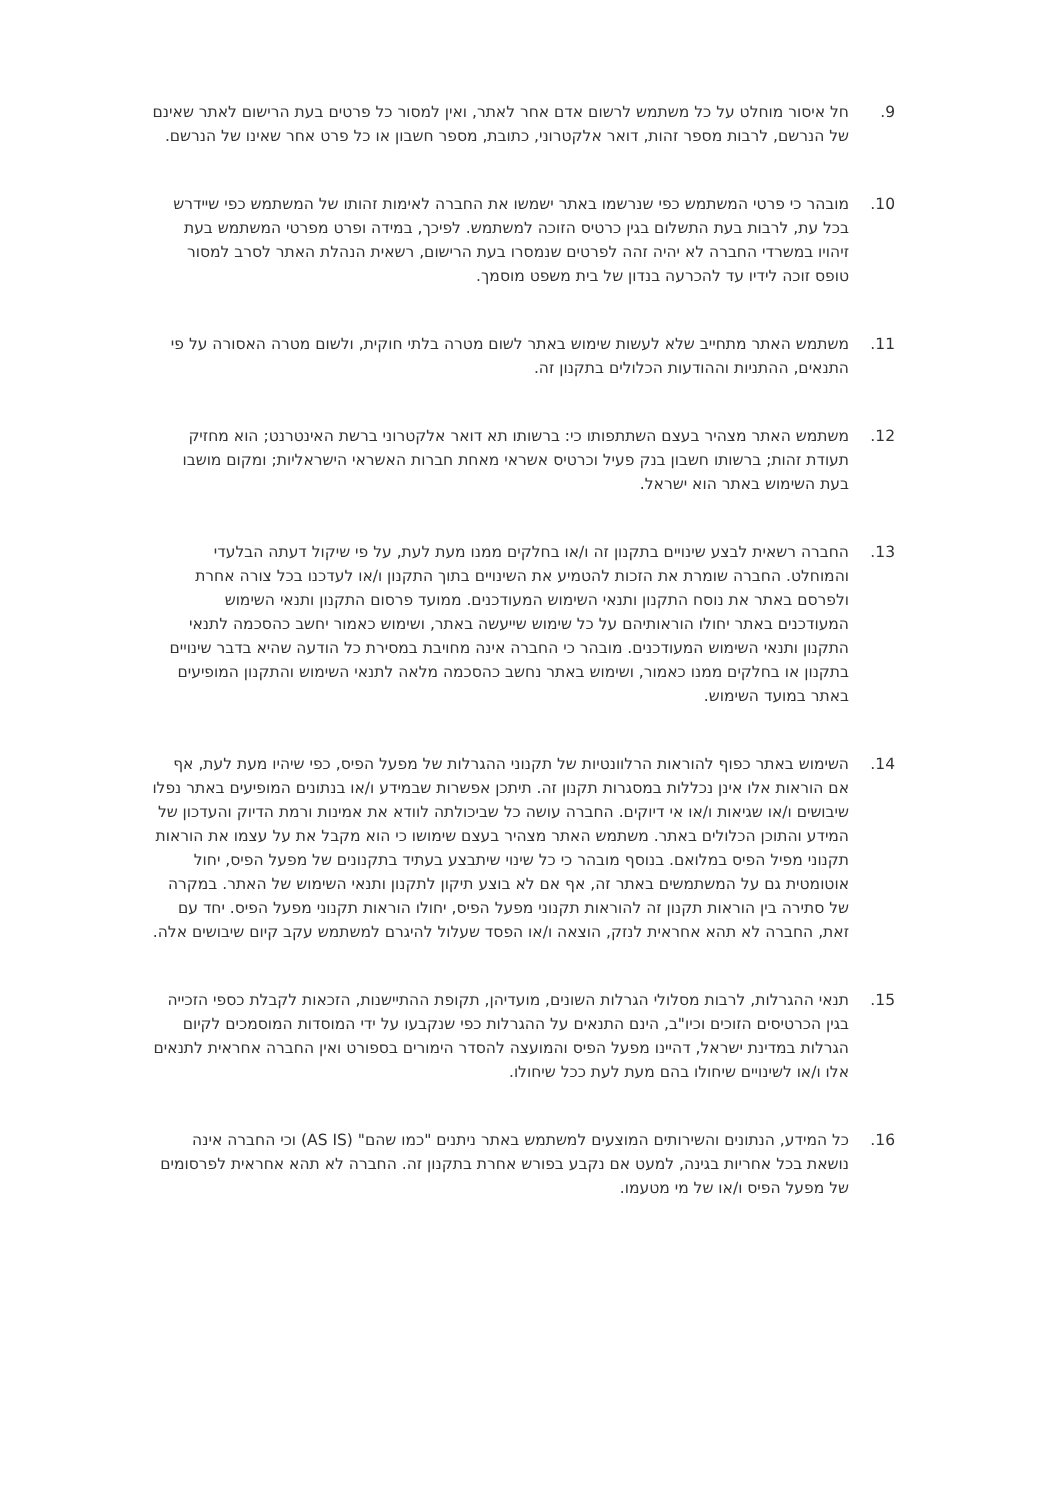9. חל איסור מוחלט על כל משתמש לרשום אדם אחר לאתר, ואין למסור כל פרטים בעת הרישום לאתר שאינם של הנרשם, לרבות מספר זהות, דואר אלקטרוני, כתובת, מספר חשבון או כל פרט אחר שאינו של הנרשם.
10. מובהר כי פרטי המשתמש כפי שנרשמו באתר ישמשו את החברה לאימות זהותו של המשתמש כפי שיידרש בכל עת, לרבות בעת התשלום בגין כרטיס הזוכה למשתמש. לפיכך, במידה ופרט מפרטי המשתמש בעת זיהויו במשרדי החברה לא יהיה זהה לפרטים שנמסרו בעת הרישום, רשאית הנהלת האתר לסרב למסור טופס זוכה לידיו עד להכרעה בנדון של בית משפט מוסמך.
11. משתמש האתר מתחייב שלא לעשות שימוש באתר לשום מטרה בלתי חוקית, ולשום מטרה האסורה על פי התנאים, ההתניות וההודעות הכלולים בתקנון זה.
12. משתמש האתר מצהיר בעצם השתתפותו כי: ברשותו תא דואר אלקטרוני ברשת האינטרנט; הוא מחזיק תעודת זהות; ברשותו חשבון בנק פעיל וכרטיס אשראי מאחת חברות האשראי הישראליות; ומקום מושבו בעת השימוש באתר הוא ישראל.
13. החברה רשאית לבצע שינויים בתקנון זה ו/או בחלקים ממנו מעת לעת, על פי שיקול דעתה הבלעדי והמוחלט. החברה שומרת את הזכות להטמיע את השינויים בתוך התקנון ו/או לעדכנו בכל צורה אחרת ולפרסם באתר את נוסח התקנון ותנאי השימוש המעודכנים. ממועד פרסום התקנון ותנאי השימוש המעודכנים באתר יחולו הוראותיהם על כל שימוש שייעשה באתר, ושימוש כאמור יחשב כהסכמה לתנאי התקנון ותנאי השימוש המעודכנים. מובהר כי החברה אינה מחויבת במסירת כל הודעה שהיא בדבר שינויים בתקנון או בחלקים ממנו כאמור, ושימוש באתר נחשב כהסכמה מלאה לתנאי השימוש והתקנון המופיעים באתר במועד השימוש.
14. השימוש באתר כפוף להוראות הרלוונטיות של תקנוני ההגרלות של מפעל הפיס, כפי שיהיו מעת לעת, אף אם הוראות אלו אינן נכללות במסגרות תקנון זה. תיתכן אפשרות שבמידע ו/או בנתונים המופיעים באתר נפלו שיבושים ו/או שגיאות ו/או אי דיוקים. החברה עושה כל שביכולתה לוודא את אמינות ורמת הדיוק והעדכון של המידע והתוכן הכלולים באתר. משתמש האתר מצהיר בעצם שימושו כי הוא מקבל את על עצמו את הוראות תקנוני מפיל הפיס במלואם. בנוסף מובהר כי כל שינוי שיתבצע בעתיד בתקנונים של מפעל הפיס, יחול אוטומטית גם על המשתמשים באתר זה, אף אם לא בוצע תיקון לתקנון ותנאי השימוש של האתר. במקרה של סתירה בין הוראות תקנון זה להוראות תקנוני מפעל הפיס, יחולו הוראות תקנוני מפעל הפיס. יחד עם זאת, החברה לא תהא אחראית לנזק, הוצאה ו/או הפסד שעלול להיגרם למשתמש עקב קיום שיבושים אלה.
15. תנאי ההגרלות, לרבות מסלולי הגרלות השונים, מועדיהן, תקופת ההתיישנות, הזכאות לקבלת כספי הזכייה בגין הכרטיסים הזוכים וכיו"ב, הינם התנאים על ההגרלות כפי שנקבעו על ידי המוסדות המוסמכים לקיום הגרלות במדינת ישראל, דהיינו מפעל הפיס והמועצה להסדר הימורים בספורט ואין החברה אחראית לתנאים אלו ו/או לשינויים שיחולו בהם מעת לעת ככל שיחולו.
16. כל המידע, הנתונים והשירותים המוצעים למשתמש באתר ניתנים "כמו שהם" (AS IS) וכי החברה אינה נושאת בכל אחריות בגינה, למעט אם נקבע בפורש אחרת בתקנון זה. החברה לא תהא אחראית לפרסומים של מפעל הפיס ו/או של מי מטעמו.